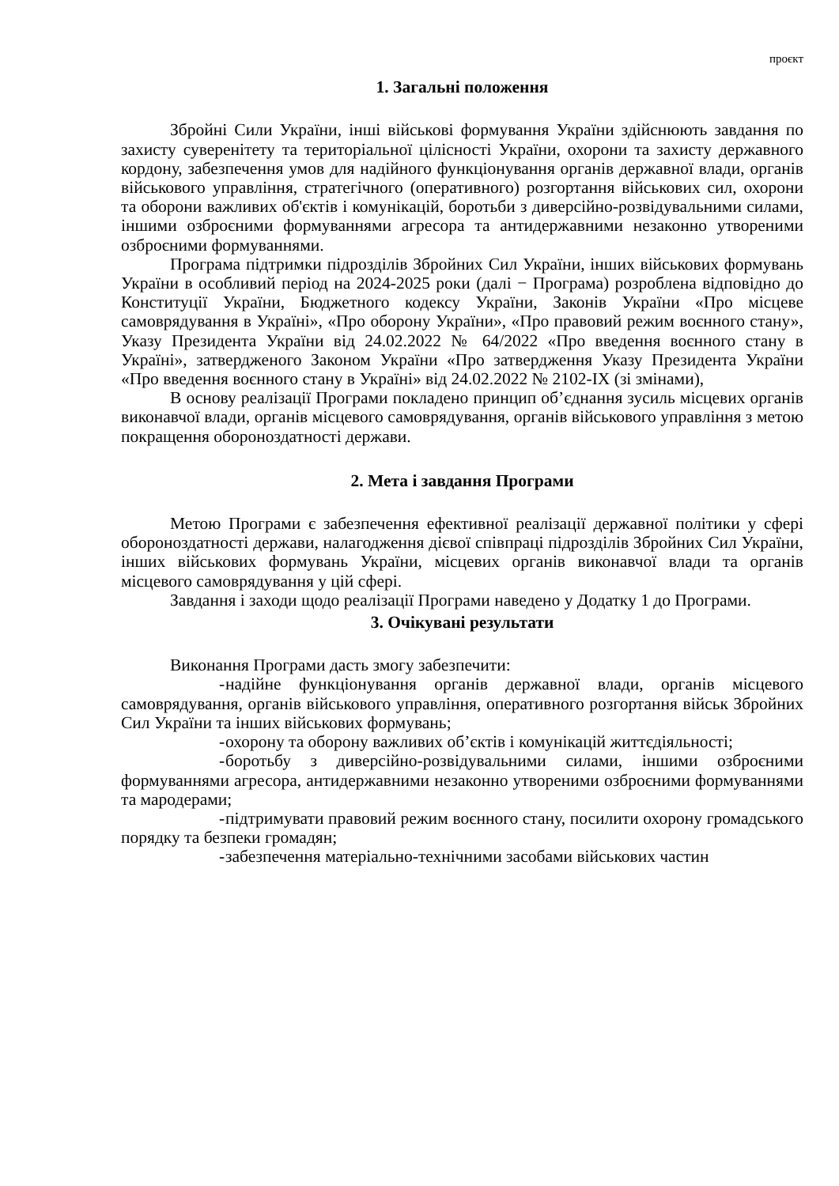проєкт
1. Загальні положення
Збройні Сили України, інші військові формування України здійснюють завдання по захисту суверенітету та територіальної цілісності України, охорони та захисту державного кордону, забезпечення умов для надійного функціонування органів державної влади, органів військового управління, стратегічного (оперативного) розгортання військових сил, охорони та оборони важливих об'єктів і комунікацій, боротьби з диверсійно-розвідувальними силами, іншими озброєними формуваннями агресора та антидержавними незаконно утвореними озброєними формуваннями.
Програма підтримки підрозділів Збройних Сил України, інших військових формувань України в особливий період на 2024-2025 роки (далі − Програма) розроблена відповідно до Конституції України, Бюджетного кодексу України, Законів України «Про місцеве самоврядування в Україні», «Про оборону України», «Про правовий режим воєнного стану», Указу Президента України від 24.02.2022 № 64/2022 «Про введення воєнного стану в Україні», затвердженого Законом України «Про затвердження Указу Президента України «Про введення воєнного стану в Україні» від 24.02.2022 № 2102-IX (зі змінами),
В основу реалізації Програми покладено принцип об’єднання зусиль місцевих органів виконавчої влади, органів місцевого самоврядування, органів військового управління з метою покращення обороноздатності держави.
2. Мета і завдання Програми
Метою Програми є забезпечення ефективної реалізації державної політики у сфері обороноздатності держави, налагодження дієвої співпраці підрозділів Збройних Сил України, інших військових формувань України, місцевих органів виконавчої влади та органів місцевого самоврядування у цій сфері.
Завдання і заходи щодо реалізації Програми наведено у Додатку 1 до Програми.
3. Очікувані результати
Виконання Програми дасть змогу забезпечити:
- надійне функціонування органів державної влади, органів місцевого самоврядування, органів військового управління, оперативного розгортання військ Збройних Сил України та інших військових формувань;
- охорону та оборону важливих об’єктів і комунікацій життєдіяльності;
- боротьбу з диверсійно-розвідувальними силами, іншими озброєними формуваннями агресора, антидержавними незаконно утвореними озброєними формуваннями та мародерами;
- підтримувати правовий режим воєнного стану, посилити охорону громадського порядку та безпеки громадян;
- забезпечення матеріально-технічними засобами військових частин